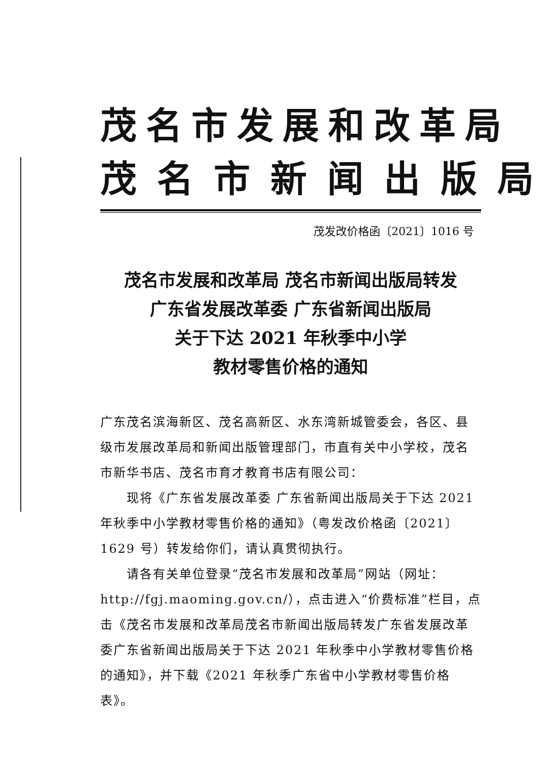茂名市发展和改革局
茂名市新闻出版局
茂发改价格函〔2021〕1016 号
茂名市发展和改革局 茂名市新闻出版局转发
广东省发展改革委 广东省新闻出版局
关于下达 2021 年秋季中小学
教材零售价格的通知
广东茂名滨海新区、茂名高新区、水东湾新城管委会，各区、县级市发展改革局和新闻出版管理部门，市直有关中小学校，茂名市新华书店、茂名市育才教育书店有限公司：
现将《广东省发展改革委 广东省新闻出版局关于下达 2021 年秋季中小学教材零售价格的通知》（粤发改价格函〔2021〕1629 号）转发给你们，请认真贯彻执行。
请各有关单位登录“茂名市发展和改革局”网站（网址：http://fgj.maoming.gov.cn/），点击进入“价费标准”栏目，点击《茂名市发展和改革局茂名市新闻出版局转发广东省发展改革委广东省新闻出版局关于下达 2021 年秋季中小学教材零售价格的通知》，并下载《2021 年秋季广东省中小学教材零售价格表》。